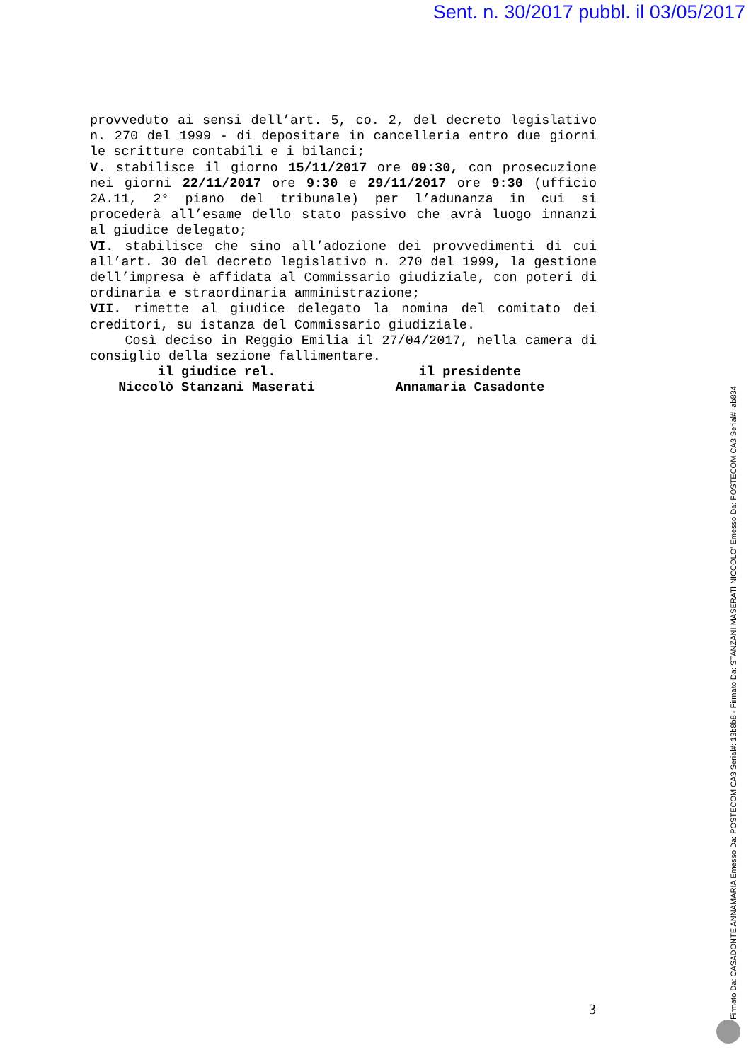Sent. n. 30/2017 pubbl. il 03/05/2017
provveduto ai sensi dell’art. 5, co. 2, del decreto legislativo n. 270 del 1999 - di depositare in cancelleria entro due giorni le scritture contabili e i bilanci;
V. stabilisce il giorno 15/11/2017 ore 09:30, con prosecuzione nei giorni 22/11/2017 ore 9:30 e 29/11/2017 ore 9:30 (ufficio 2A.11, 2° piano del tribunale) per l’adunanza in cui si procederà all’esame dello stato passivo che avrà luogo innanzi al giudice delegato;
VI. stabilisce che sino all’adozione dei provvedimenti di cui all’art. 30 del decreto legislativo n. 270 del 1999, la gestione dell’impresa è affidata al Commissario giudiziale, con poteri di ordinaria e straordinaria amministrazione;
VII. rimette al giudice delegato la nomina del comitato dei creditori, su istanza del Commissario giudiziale.
Così deciso in Reggio Emilia il 27/04/2017, nella camera di consiglio della sezione fallimentare.
il giudice rel.
Niccolò Stanzani Maserati
il presidente
Annamaria Casadonte
3
Firmato Da: CASADONTE ANNAMARIA Emesso Da: POSTECOM CA3 Serial#: 13b8b8 - Firmato Da: STANZANI MASERATI NICCOLO' Emesso Da: POSTECOM CA3 Serial#: ab834